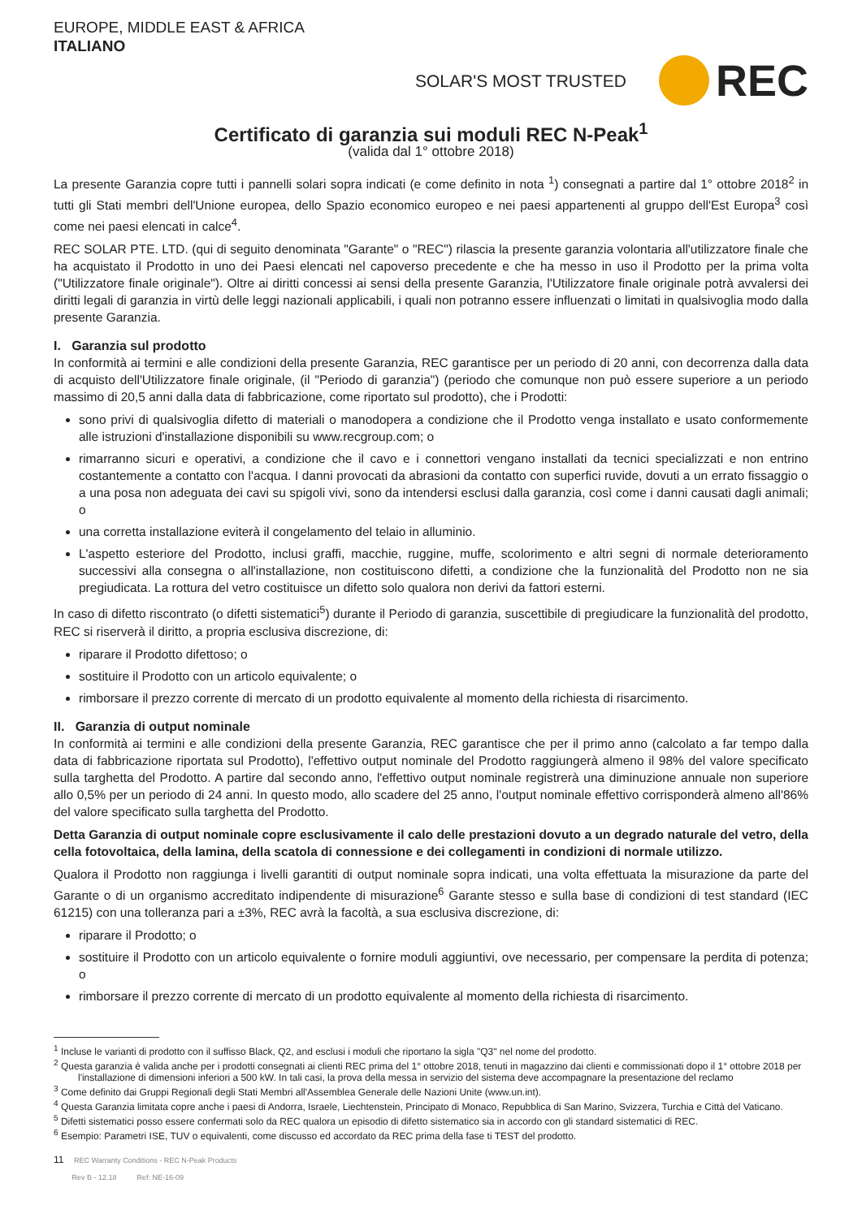EUROPE, MIDDLE EAST & AFRICA
ITALIANO
SOLAR'S MOST TRUSTED
REC
Certificato di garanzia sui moduli REC N-Peak<sup>1</sup>
(valida dal 1° ottobre 2018)
La presente Garanzia copre tutti i pannelli solari sopra indicati (e come definito in nota <sup>1</sup>) consegnati a partire dal 1° ottobre 2018<sup>2</sup> in tutti gli Stati membri dell'Unione europea, dello Spazio economico europeo e nei paesi appartenenti al gruppo dell'Est Europa<sup>3</sup> così come nei paesi elencati in calce<sup>4</sup>.
REC SOLAR PTE. LTD. (qui di seguito denominata "Garante" o "REC") rilascia la presente garanzia volontaria all'utilizzatore finale che ha acquistato il Prodotto in uno dei Paesi elencati nel capoverso precedente e che ha messo in uso il Prodotto per la prima volta ("Utilizzatore finale originale"). Oltre ai diritti concessi ai sensi della presente Garanzia, l'Utilizzatore finale originale potrà avvalersi dei diritti legali di garanzia in virtù delle leggi nazionali applicabili, i quali non potranno essere influenzati o limitati in qualsivoglia modo dalla presente Garanzia.
I. Garanzia sul prodotto
In conformità ai termini e alle condizioni della presente Garanzia, REC garantisce per un periodo di 20 anni, con decorrenza dalla data di acquisto dell'Utilizzatore finale originale, (il "Periodo di garanzia") (periodo che comunque non può essere superiore a un periodo massimo di 20,5 anni dalla data di fabbricazione, come riportato sul prodotto), che i Prodotti:
sono privi di qualsivoglia difetto di materiali o manodopera a condizione che il Prodotto venga installato e usato conformemente alle istruzioni d'installazione disponibili su www.recgroup.com; o
rimarranno sicuri e operativi, a condizione che il cavo e i connettori vengano installati da tecnici specializzati e non entrino costantemente a contatto con l'acqua. I danni provocati da abrasioni da contatto con superfici ruvide, dovuti a un errato fissaggio o a una posa non adeguata dei cavi su spigoli vivi, sono da intendersi esclusi dalla garanzia, così come i danni causati dagli animali; o
una corretta installazione eviterà il congelamento del telaio in alluminio.
L'aspetto esteriore del Prodotto, inclusi graffi, macchie, ruggine, muffe, scolorimento e altri segni di normale deterioramento successivi alla consegna o all'installazione, non costituiscono difetti, a condizione che la funzionalità del Prodotto non ne sia pregiudicata. La rottura del vetro costituisce un difetto solo qualora non derivi da fattori esterni.
In caso di difetto riscontrato (o difetti sistematici<sup>5</sup>) durante il Periodo di garanzia, suscettibile di pregiudicare la funzionalità del prodotto, REC si riserverà il diritto, a propria esclusiva discrezione, di:
riparare il Prodotto difettoso; o
sostituire il Prodotto con un articolo equivalente; o
rimborsare il prezzo corrente di mercato di un prodotto equivalente al momento della richiesta di risarcimento.
II. Garanzia di output nominale
In conformità ai termini e alle condizioni della presente Garanzia, REC garantisce che per il primo anno (calcolato a far tempo dalla data di fabbricazione riportata sul Prodotto), l'effettivo output nominale del Prodotto raggiungerà almeno il 98% del valore specificato sulla targhetta del Prodotto. A partire dal secondo anno, l'effettivo output nominale registrerà una diminuzione annuale non superiore allo 0,5% per un periodo di 24 anni. In questo modo, allo scadere del 25 anno, l'output nominale effettivo corrisponderà almeno all'86% del valore specificato sulla targhetta del Prodotto.
Detta Garanzia di output nominale copre esclusivamente il calo delle prestazioni dovuto a un degrado naturale del vetro, della cella fotovoltaica, della lamina, della scatola di connessione e dei collegamenti in condizioni di normale utilizzo.
Qualora il Prodotto non raggiunga i livelli garantiti di output nominale sopra indicati, una volta effettuata la misurazione da parte del Garante o di un organismo accreditato indipendente di misurazione<sup>6</sup> Garante stesso e sulla base di condizioni di test standard (IEC 61215) con una tolleranza pari a ±3%, REC avrà la facoltà, a sua esclusiva discrezione, di:
riparare il Prodotto; o
sostituire il Prodotto con un articolo equivalente o fornire moduli aggiuntivi, ove necessario, per compensare la perdita di potenza; o
rimborsare il prezzo corrente di mercato di un prodotto equivalente al momento della richiesta di risarcimento.
<sup>1</sup> Incluse le varianti di prodotto con il suffisso Black, Q2, and esclusi i moduli che riportano la sigla "Q3" nel nome del prodotto.
<sup>2</sup> Questa garanzia è valida anche per i prodotti consegnati ai clienti REC prima del 1° ottobre 2018, tenuti in magazzino dai clienti e commissionati dopo il 1° ottobre 2018 per l'installazione di dimensioni inferiori a 500 kW. In tali casi, la prova della messa in servizio del sistema deve accompagnare la presentazione del reclamo
<sup>3</sup> Come definito dai Gruppi Regionali degli Stati Membri all'Assemblea Generale delle Nazioni Unite (www.un.int).
<sup>4</sup> Questa Garanzia limitata copre anche i paesi di Andorra, Israele, Liechtenstein, Principato di Monaco, Repubblica di San Marino, Svizzera, Turchia e Città del Vaticano.
<sup>5</sup> Difetti sistematici posso essere confermati solo da REC qualora un episodio di difetto sistematico sia in accordo con gli standard sistematici di REC.
<sup>6</sup> Esempio: Parametri ISE, TUV o equivalenti, come discusso ed accordato da REC prima della fase ti TEST del prodotto.
11 REC Warranty Conditions - REC N-Peak Products
Rev B - 12.18 Ref: NE-16-09